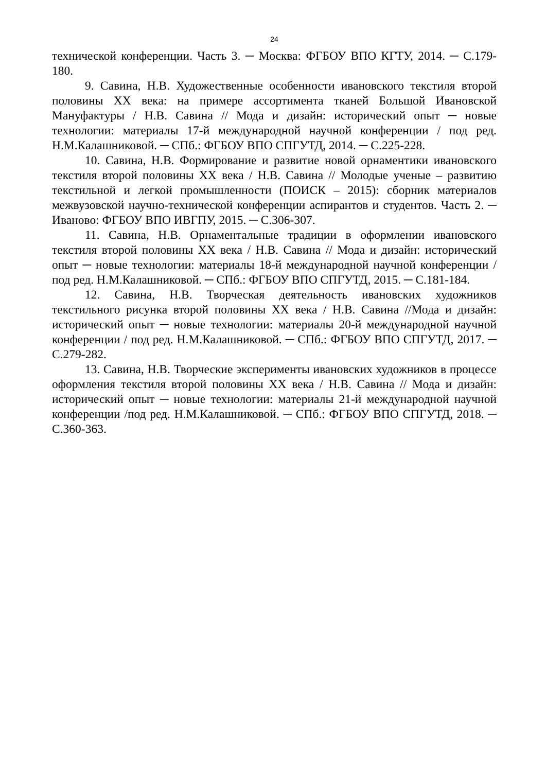24
технической конференции. Часть 3. ─ Москва: ФГБОУ ВПО КГТУ, 2014. ─ С.179-180.
9. Савина, Н.В. Художественные особенности ивановского текстиля второй половины XX века: на примере ассортимента тканей Большой Ивановской Мануфактуры / Н.В. Савина // Мода и дизайн: исторический опыт ─ новые технологии: материалы 17-й международной научной конференции / под ред. Н.М.Калашниковой. ─ СПб.: ФГБОУ ВПО СПГУТД, 2014. ─ С.225-228.
10. Савина, Н.В. Формирование и развитие новой орнаментики ивановского текстиля второй половины XX века / Н.В. Савина // Молодые ученые – развитию текстильной и легкой промышленности (ПОИСК – 2015): сборник материалов межвузовской научно-технической конференции аспирантов и студентов. Часть 2. ─ Иваново: ФГБОУ ВПО ИВГПУ, 2015. ─ С.306-307.
11. Савина, Н.В. Орнаментальные традиции в оформлении ивановского текстиля второй половины XX века / Н.В. Савина // Мода и дизайн: исторический опыт ─ новые технологии: материалы 18-й международной научной конференции /под ред. Н.М.Калашниковой. ─ СПб.: ФГБОУ ВПО СПГУТД, 2015. ─ С.181-184.
12. Савина, Н.В. Творческая деятельность ивановских художников текстильного рисунка второй половины XX века / Н.В. Савина //Мода и дизайн: исторический опыт ─ новые технологии: материалы 20-й международной научной конференции / под ред. Н.М.Калашниковой. ─ СПб.: ФГБОУ ВПО СПГУТД, 2017. ─ С.279-282.
13. Савина, Н.В. Творческие эксперименты ивановских художников в процессе оформления текстиля второй половины XX века / Н.В. Савина // Мода и дизайн: исторический опыт ─ новые технологии: материалы 21-й международной научной конференции /под ред. Н.М.Калашниковой. ─ СПб.: ФГБОУ ВПО СПГУТД, 2018. ─ С.360-363.